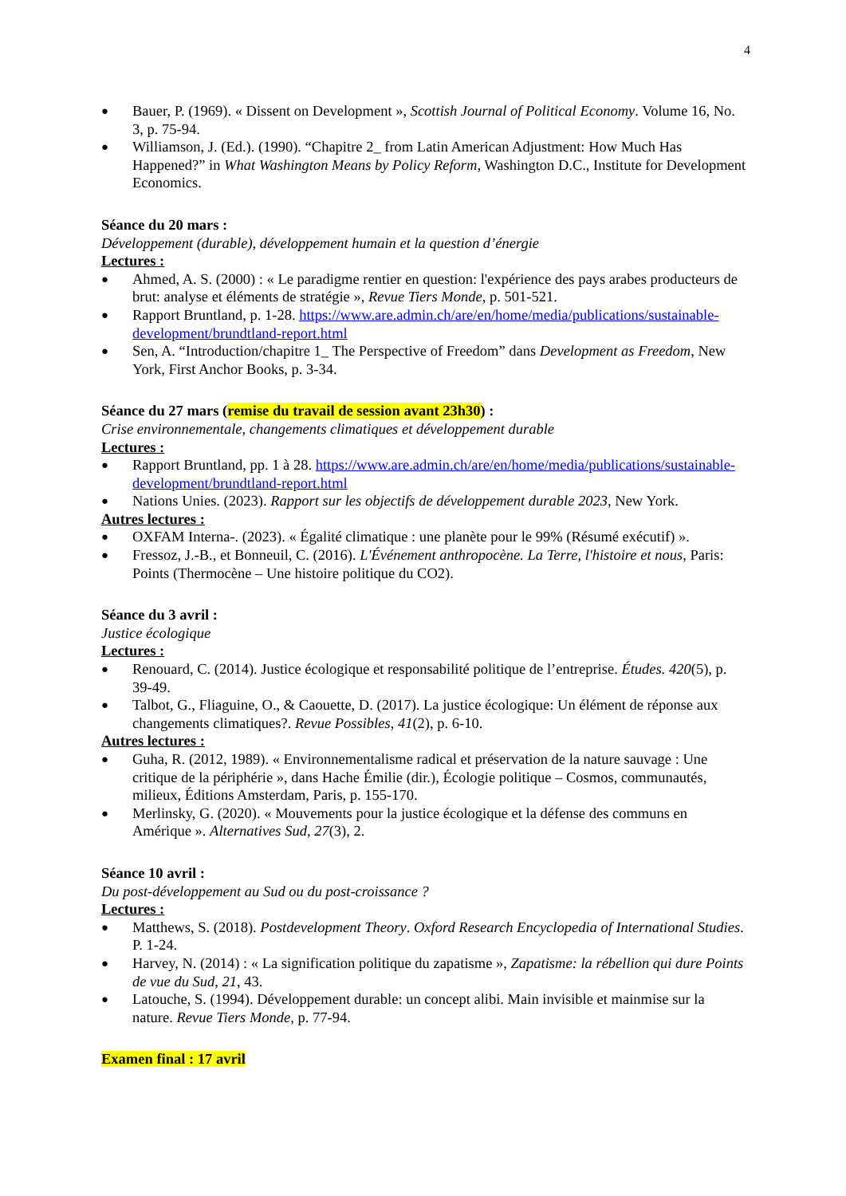4
● Bauer, P. (1969). « Dissent on Development », Scottish Journal of Political Economy. Volume 16, No. 3, p. 75-94.
● Williamson, J. (Ed.). (1990). “Chapitre 2_ from Latin American Adjustment: How Much Has Happened?” in What Washington Means by Policy Reform, Washington D.C., Institute for Development Economics.
Séance du 20 mars :
Développement (durable), développement humain et la question d’énergie
Lectures :
● Ahmed, A. S. (2000) : « Le paradigme rentier en question: l'expérience des pays arabes producteurs de brut: analyse et éléments de stratégie », Revue Tiers Monde, p. 501-521.
● Rapport Bruntland, p. 1-28. https://www.are.admin.ch/are/en/home/media/publications/sustainable-development/brundtland-report.html
● Sen, A. “Introduction/chapitre 1_ The Perspective of Freedom” dans Development as Freedom, New York, First Anchor Books, p. 3-34.
Séance du 27 mars (remise du travail de session avant 23h30) :
Crise environnementale, changements climatiques et développement durable
Lectures :
● Rapport Bruntland, pp. 1 à 28. https://www.are.admin.ch/are/en/home/media/publications/sustainable-development/brundtland-report.html
● Nations Unies. (2023). Rapport sur les objectifs de développement durable 2023, New York.
Autres lectures :
● OXFAM Interna-. (2023). « Égalité climatique : une planète pour le 99% (Résumé exécutif) ».
● Fressoz, J.-B., et Bonneuil, C. (2016). L'Événement anthropocène. La Terre, l'histoire et nous, Paris: Points (Thermocène – Une histoire politique du CO2).
Séance du 3 avril :
Justice écologique
Lectures :
● Renouard, C. (2014). Justice écologique et responsabilité politique de l’entreprise. Études. 420(5), p. 39-49.
● Talbot, G., Fliaguine, O., & Caouette, D. (2017). La justice écologique: Un élément de réponse aux changements climatiques?. Revue Possibles, 41(2), p. 6-10.
Autres lectures :
● Guha, R. (2012, 1989). « Environnementalisme radical et préservation de la nature sauvage : Une critique de la périphérie », dans Hache Émilie (dir.), Écologie politique – Cosmos, communautés, milieux, Éditions Amsterdam, Paris, p. 155-170.
● Merlinsky, G. (2020). « Mouvements pour la justice écologique et la défense des communs en Amérique ». Alternatives Sud, 27(3), 2.
Séance 10 avril :
Du post-développement au Sud ou du post-croissance ?
Lectures :
● Matthews, S. (2018). Postdevelopment Theory. Oxford Research Encyclopedia of International Studies. P. 1-24.
● Harvey, N. (2014) : « La signification politique du zapatisme », Zapatisme: la rébellion qui dure Points de vue du Sud, 21, 43.
● Latouche, S. (1994). Développement durable: un concept alibi. Main invisible et mainmise sur la nature. Revue Tiers Monde, p. 77-94.
Examen final : 17 avril